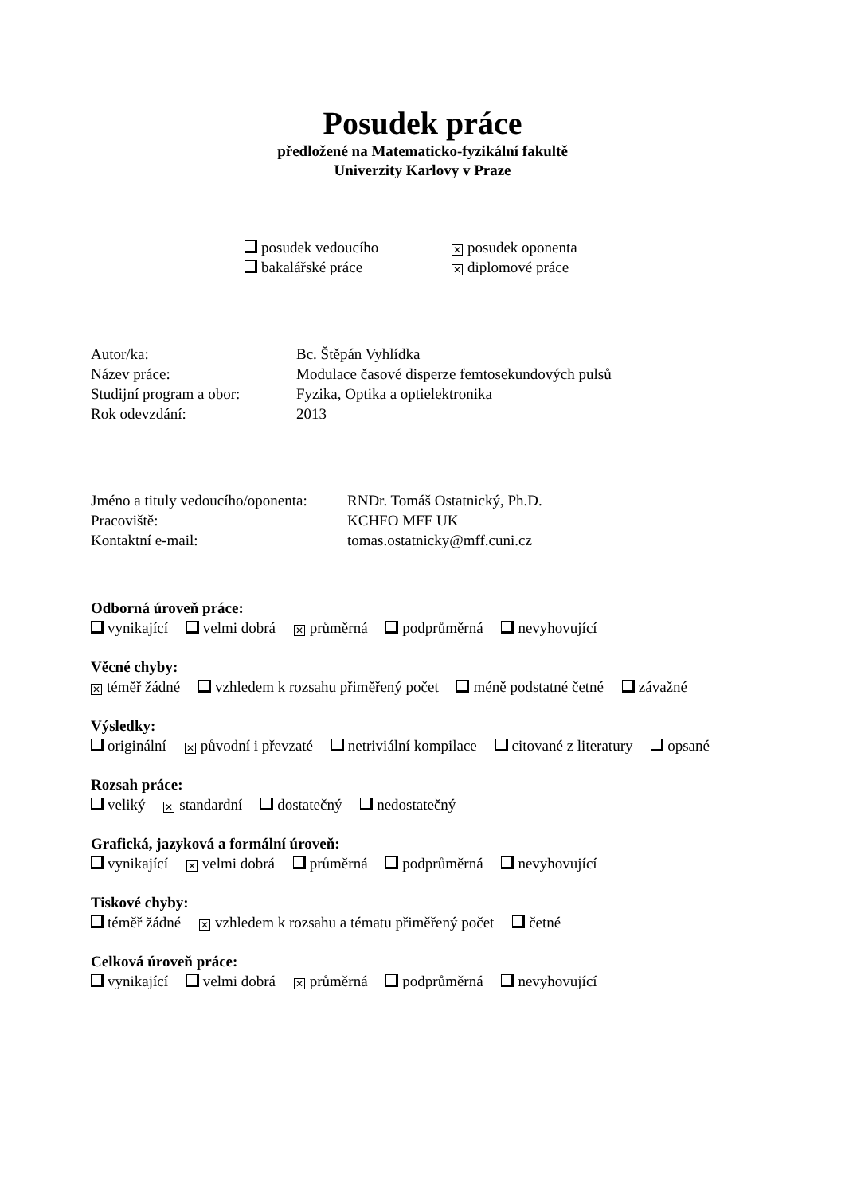Posudek práce
předložené na Matematicko-fyzikální fakultě
Univerzity Karlovy v Praze
posudek vedoucího
✕ posudek oponenta
bakalářské práce
✕ diplomové práce
Autor/ka:
Bc. Štěpán Vyhlídka
Název práce:
Modulace časové disperze femtosekundových pulsů
Studijní program a obor:
Fyzika, Optika a optielektronika
Rok odevzdání:
2013
Jméno a tituly vedoucího/oponenta:
RNDr. Tomáš Ostatnický, Ph.D.
Pracoviště:
KCHFO MFF UK
Kontaktní e-mail:
tomas.ostatnicky@mff.cuni.cz
Odborná úroveň práce:
vynikající velmi dobrá ✕ průměrná podprůměrná nevyhovující
Věcné chyby:
✕ téměř žádné vzhledem k rozsahu přiměřený počet méně podstatné četné závažné
Výsledky:
originální ✕ původní i převzaté netriviální kompilace citované z literatury opsané
Rozsah práce:
veliký ✕ standardní dostatečný nedostatečný
Grafická, jazyková a formální úroveň:
vynikající ✕ velmi dobrá průměrná podprůměrná nevyhovující
Tiskové chyby:
téměř žádné ✕ vzhledem k rozsahu a tématu přiměřený počet četné
Celková úroveň práce:
vynikající velmi dobrá ✕ průměrná podprůměrná nevyhovující